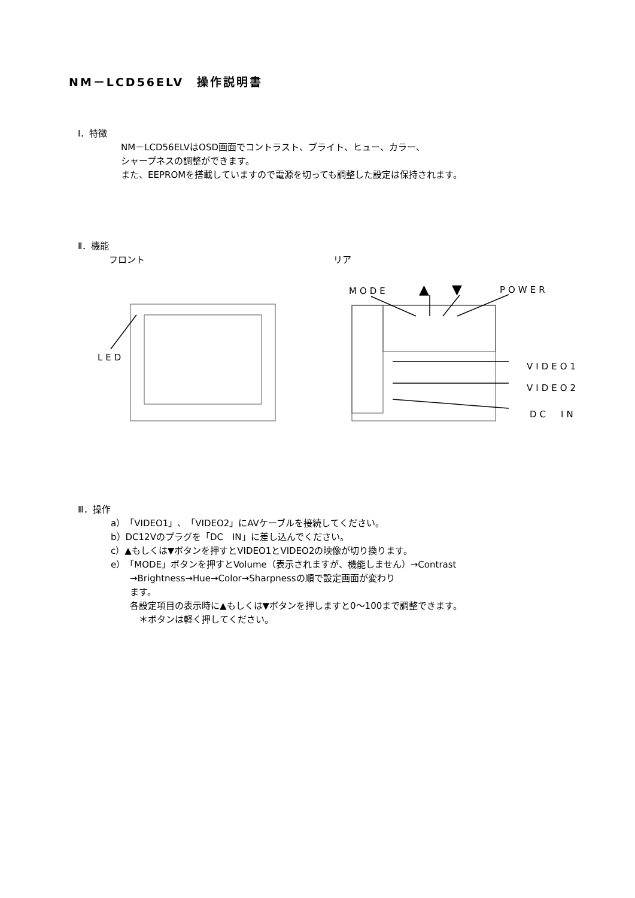NM－LCD56ELV　操作説明書
Ⅰ．特徴
NM－LCD56ELVはOSD画面でコントラスト、ブライト、ヒュー、カラー、
シャープネスの調整ができます。
また、EEPROMを搭載していますので電源を切っても調整した設定は保持されます。
Ⅱ．機能
フロント リア
LED
MODE ▲ ▼ POWER
VIDEO1
VIDEO2
DC　IN
Ⅲ．操作
a）「VIDEO1」、「VIDEO2」にAVケーブルを接続してください。
b）DC12Vのプラグを「DC　IN」に差し込んでください。
c）▲もしくは▼ボタンを押すとVIDEO1とVIDEO2の映像が切り換ります。
e）「MODE」ボタンを押すとVolume（表示されますが、機能しません）→Contrast
→Brightness→Hue→Color→Sharpnessの順で設定画面が変わり
ます。
各設定項目の表示時に▲もしくは▼ボタンを押しますと0～100まで調整できます。
　＊ボタンは軽く押してください。